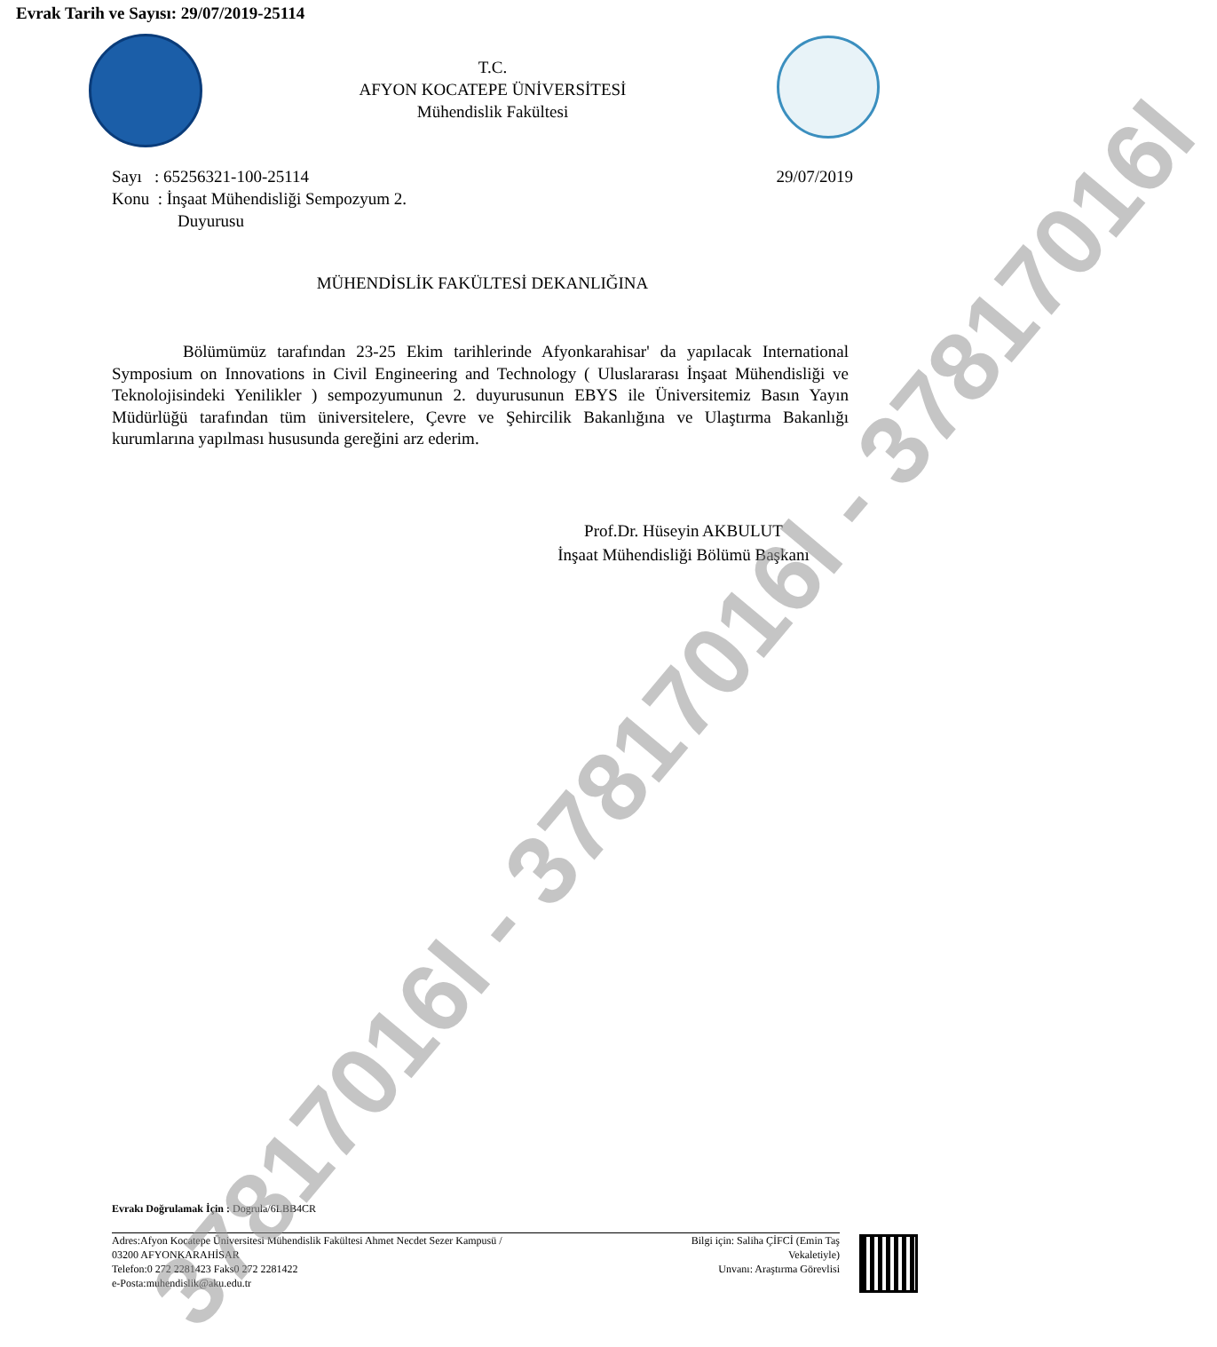Evrak Tarih ve Sayısı: 29/07/2019-25114
T.C.
AFYON KOCATEPE ÜNİVERSİTESİ
Mühendislik Fakültesi
Sayı : 65256321-100-25114 29/07/2019
Konu : İnşaat Mühendisliği Sempozyum 2.
Duyurusu
MÜHENDİSLİK FAKÜLTESİ DEKANLIĞINA
Bölümümüz tarafından 23-25 Ekim tarihlerinde Afyonkarahisar' da yapılacak International Symposium on Innovations in Civil Engineering and Technology ( Uluslararası İnşaat Mühendisliği ve Teknolojisindeki Yenilikler ) sempozyumunun 2. duyurusunun EBYS ile Üniversitemiz Basın Yayın Müdürlüğü tarafından tüm üniversitelere, Çevre ve Şehircilik Bakanlığına ve Ulaştırma Bakanlığı kurumlarına yapılması hususunda gereğini arz ederim.
Prof.Dr. Hüseyin AKBULUT
İnşaat Mühendisliği Bölümü Başkanı
Evrakı Doğrulamak İçin : Dogrula/6LBB4CR
Adres:Afyon Kocatepe Üniversitesi Mühendislik Fakültesi Ahmet Necdet Sezer Kampusü /
03200 AFYONKARAHİSAR
Telefon:0 272 2281423 Faks0 272 2281422
e-Posta:muhendislik@aku.edu.tr
Bilgi için: Saliha ÇİFCİ (Emin Taş Vekaletiyle)
Unvanı: Araştırma Görevlisi
37817016l - 37817016l - 37817016l